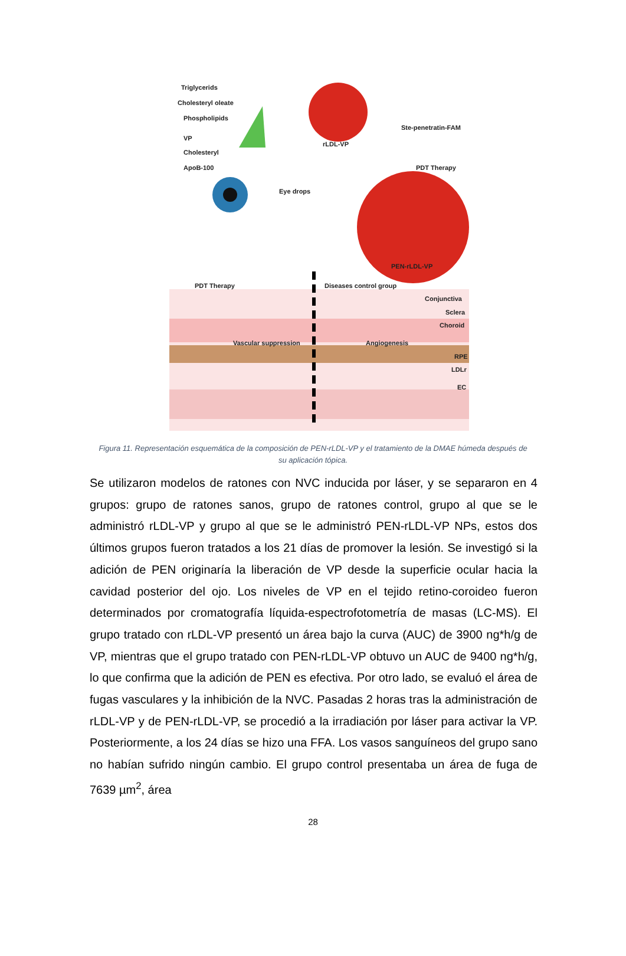Triglycerids
Cholesteryl oleate
Phospholipids
VP
Cholesteryl
ApoB-100
rLDL-VP
Ste-penetratin-FAM
PDT Therapy
Eye drops
PEN-rLDL-VP
PDT Therapy Diseases control group
Conjunctiva
Sclera
Choroid
Vascular suppression Angiogenesis
RPE
LDLr
EC
Figura 11. Representación esquemática de la composición de PEN-rLDL-VP y el tratamiento de la DMAE húmeda después de su aplicación tópica.
Se utilizaron modelos de ratones con NVC inducida por láser, y se separaron en 4 grupos: grupo de ratones sanos, grupo de ratones control, grupo al que se le administró rLDL-VP y grupo al que se le administró PEN-rLDL-VP NPs, estos dos últimos grupos fueron tratados a los 21 días de promover la lesión. Se investigó si la adición de PEN originaría la liberación de VP desde la superficie ocular hacia la cavidad posterior del ojo. Los niveles de VP en el tejido retino-coroideo fueron determinados por cromatografía líquida-espectrofotometría de masas (LC-MS). El grupo tratado con rLDL-VP presentó un área bajo la curva (AUC) de 3900 ng*h/g de VP, mientras que el grupo tratado con PEN-rLDL-VP obtuvo un AUC de 9400 ng*h/g, lo que confirma que la adición de PEN es efectiva. Por otro lado, se evaluó el área de fugas vasculares y la inhibición de la NVC. Pasadas 2 horas tras la administración de rLDL-VP y de PEN-rLDL-VP, se procedió a la irradiación por láser para activar la VP. Posteriormente, a los 24 días se hizo una FFA. Los vasos sanguíneos del grupo sano no habían sufrido ningún cambio. El grupo control presentaba un área de fuga de 7639 µm<sup>2</sup>, área
28